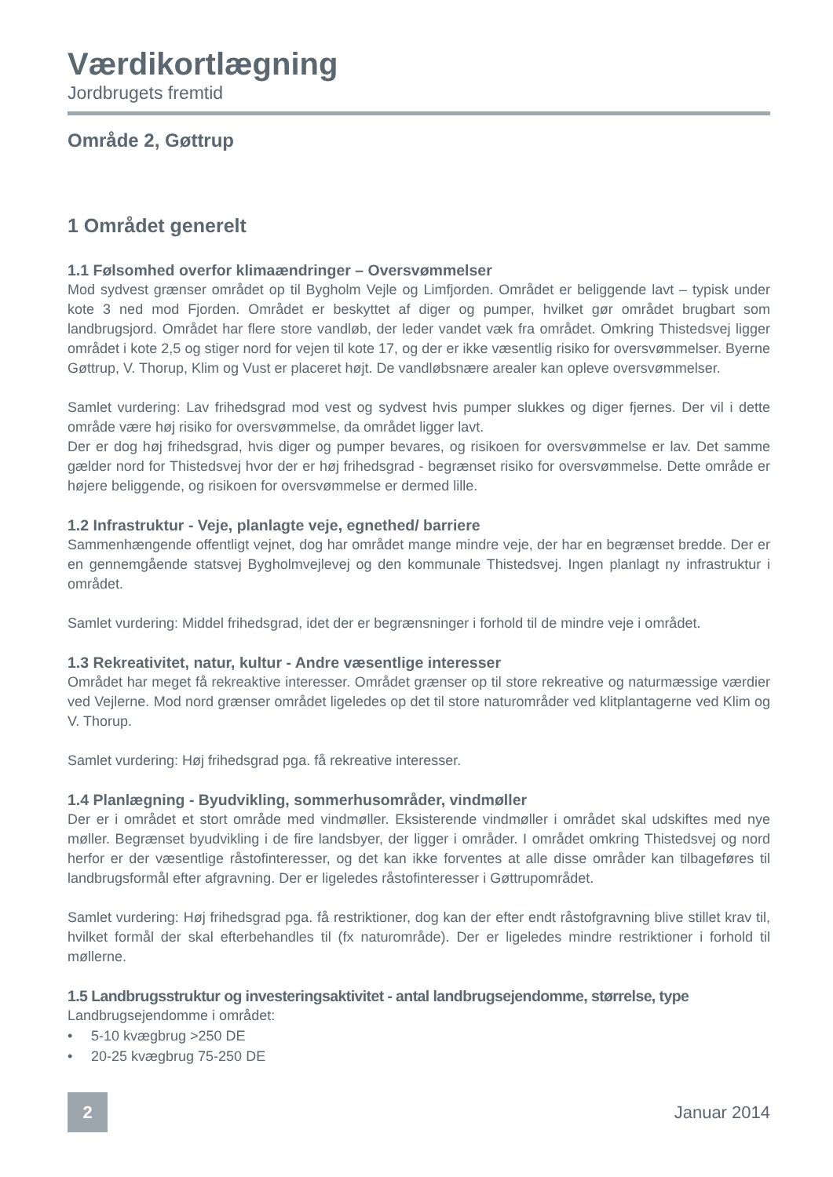Værdikortlægning
Jordbrugets fremtid
Område 2, Gøttrup
1 Området generelt
1.1 Følsomhed overfor klimaændringer – Oversvømmelser
Mod sydvest grænser området op til Bygholm Vejle og Limfjorden. Området er beliggende lavt – typisk under kote 3 ned mod Fjorden. Området er beskyttet af diger og pumper, hvilket gør området brugbart som landbrugsjord. Området har flere store vandløb, der leder vandet væk fra området. Omkring Thistedsvej ligger området i kote 2,5 og stiger nord for vejen til kote 17, og der er ikke væsentlig risiko for oversvømmelser. Byerne Gøttrup, V. Thorup, Klim og Vust er placeret højt. De vandløbsnære arealer kan opleve oversvømmelser.
Samlet vurdering: Lav frihedsgrad mod vest og sydvest hvis pumper slukkes og diger fjernes. Der vil i dette område være høj risiko for oversvømmelse, da området ligger lavt.
Der er dog høj frihedsgrad, hvis diger og pumper bevares, og risikoen for oversvømmelse er lav. Det samme gælder nord for Thistedsvej hvor der er høj frihedsgrad - begrænset risiko for oversvømmelse. Dette område er højere beliggende, og risikoen for oversvømmelse er dermed lille.
1.2 Infrastruktur - Veje, planlagte veje, egnethed/ barriere
Sammenhængende offentligt vejnet, dog har området mange mindre veje, der har en begrænset bredde. Der er en gennemgående statsvej Bygholmvejlevej og den kommunale Thistedsvej. Ingen planlagt ny infrastruktur i området.
Samlet vurdering: Middel frihedsgrad, idet der er begrænsninger i forhold til de mindre veje i området.
1.3 Rekreativitet, natur, kultur - Andre væsentlige interesser
Området har meget få rekreaktive interesser. Området grænser op til store rekreative og naturmæssige værdier ved Vejlerne. Mod nord grænser området ligeledes op det til store naturområder ved klitplantagerne ved Klim og V. Thorup.
Samlet vurdering: Høj frihedsgrad pga. få rekreative interesser.
1.4 Planlægning - Byudvikling, sommerhusområder, vindmøller
Der er i området et stort område med vindmøller. Eksisterende vindmøller i området skal udskiftes med nye møller. Begrænset byudvikling i de fire landsbyer, der ligger i områder. I området omkring Thistedsvej og nord herfor er der væsentlige råstofinteresser, og det kan ikke forventes at alle disse områder kan tilbageføres til landbrugsformål efter afgravning. Der er ligeledes råstofinteresser i Gøttrupområdet.
Samlet vurdering: Høj frihedsgrad pga. få restriktioner, dog kan der efter endt råstofgravning blive stillet krav til, hvilket formål der skal efterbehandles til (fx naturområde). Der er ligeledes mindre restriktioner i forhold til møllerne.
1.5 Landbrugsstruktur og investeringsaktivitet - antal landbrugsejendomme, størrelse, type
Landbrugsejendomme i området:
• 5-10 kvægbrug >250 DE
• 20-25 kvægbrug 75-250 DE
2
Januar 2014